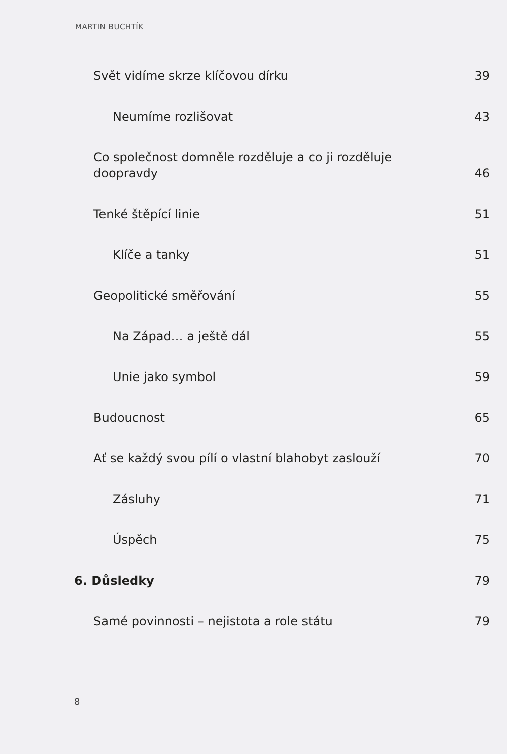MARTIN BUCHTÍK
Svět vidíme skrze klíčovou dírku 39
Neumíme rozlišovat 43
Co společnost domněle rozděluje a co ji rozděluje doopravdy 46
Tenké štěpící linie 51
Klíče a tanky 51
Geopolitické směřování 55
Na Západ… a ještě dál 55
Unie jako symbol 59
Budoucnost 65
Ať se každý svou pílí o vlastní blahobyt zaslouží 70
Zásluhy 71
Úspěch 75
6. Důsledky 79
Samé povinnosti – nejistota a role státu 79
8